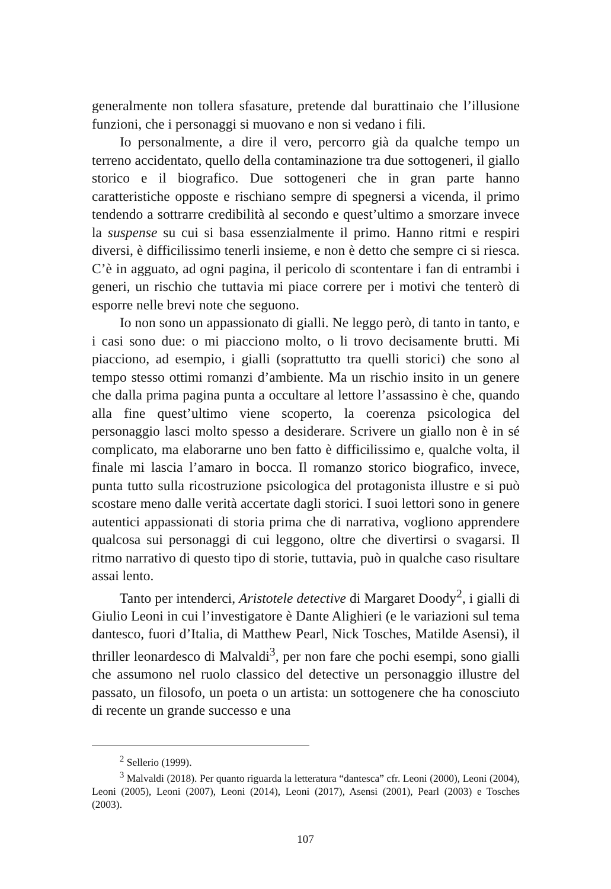generalmente non tollera sfasature, pretende dal burattinaio che l’illusione funzioni, che i personaggi si muovano e non si vedano i fili.
Io personalmente, a dire il vero, percorro già da qualche tempo un terreno accidentato, quello della contaminazione tra due sottogeneri, il giallo storico e il biografico. Due sottogeneri che in gran parte hanno caratteristiche opposte e rischiano sempre di spegnersi a vicenda, il primo tendendo a sottrarre credibilità al secondo e quest’ultimo a smorzare invece la suspense su cui si basa essenzialmente il primo. Hanno ritmi e respiri diversi, è difficilissimo tenerli insieme, e non è detto che sempre ci si riesca. C’è in agguato, ad ogni pagina, il pericolo di scontentare i fan di entrambi i generi, un rischio che tuttavia mi piace correre per i motivi che tenterò di esporre nelle brevi note che seguono.
Io non sono un appassionato di gialli. Ne leggo però, di tanto in tanto, e i casi sono due: o mi piacciono molto, o li trovo decisamente brutti. Mi piacciono, ad esempio, i gialli (soprattutto tra quelli storici) che sono al tempo stesso ottimi romanzi d’ambiente. Ma un rischio insito in un genere che dalla prima pagina punta a occultare al lettore l’assassino è che, quando alla fine quest’ultimo viene scoperto, la coerenza psicologica del personaggio lasci molto spesso a desiderare. Scrivere un giallo non è in sé complicato, ma elaborarne uno ben fatto è difficilissimo e, qualche volta, il finale mi lascia l’amaro in bocca. Il romanzo storico biografico, invece, punta tutto sulla ricostruzione psicologica del protagonista illustre e si può scostare meno dalle verità accertate dagli storici. I suoi lettori sono in genere autentici appassionati di storia prima che di narrativa, vogliono apprendere qualcosa sui personaggi di cui leggono, oltre che divertirsi o svagarsi. Il ritmo narrativo di questo tipo di storie, tuttavia, può in qualche caso risultare assai lento.
Tanto per intenderci, Aristotele detective di Margaret Doody<sup>2</sup>, i gialli di Giulio Leoni in cui l’investigatore è Dante Alighieri (e le variazioni sul tema dantesco, fuori d’Italia, di Matthew Pearl, Nick Tosches, Matilde Asensi), il thriller leonardesco di Malvaldi<sup>3</sup>, per non fare che pochi esempi, sono gialli che assumono nel ruolo classico del detective un personaggio illustre del passato, un filosofo, un poeta o un artista: un sottogenere che ha conosciuto di recente un grande successo e una
<sup>2</sup> Sellerio (1999).
<sup>3</sup> Malvaldi (2018). Per quanto riguarda la letteratura “dantesca” cfr. Leoni (2000), Leoni (2004), Leoni (2005), Leoni (2007), Leoni (2014), Leoni (2017), Asensi (2001), Pearl (2003) e Tosches (2003).
107